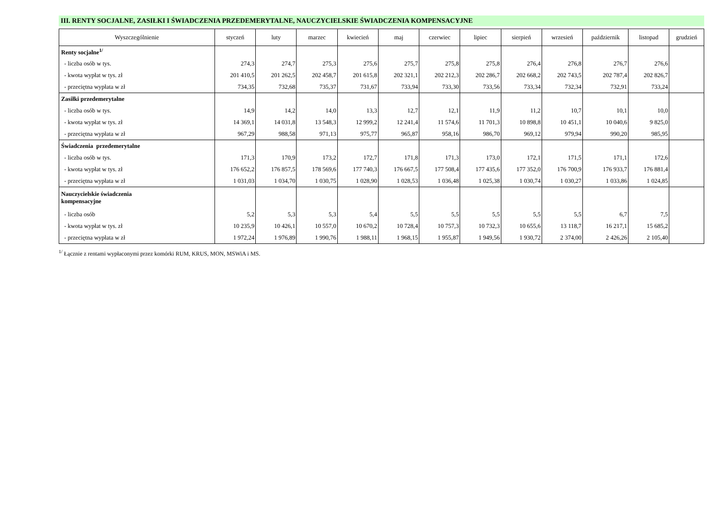III. RENTY SOCJALNE, ZASIŁKI I ŚWIADCZENIA PRZEDEMERYTALNE, NAUCZYCIELSKIE ŚWIADCZENIA KOMPENSACYJNE
| Wyszczególnienie | styczeń | luty | marzec | kwiecień | maj | czerwiec | lipiec | sierpień | wrzesień | październik | listopad | grudzień |
| --- | --- | --- | --- | --- | --- | --- | --- | --- | --- | --- | --- | --- |
| Renty socjalne<sup>1/</sup> | | | | | | | | | | | | |
| - liczba osób w tys. | 274,3 | 274,7 | 275,3 | 275,6 | 275,7 | 275,8 | 275,8 | 276,4 | 276,8 | 276,7 | 276,6 | |
| - kwota wypłat w tys. zł | 201 410,5 | 201 262,5 | 202 458,7 | 201 615,8 | 202 321,1 | 202 212,3 | 202 286,7 | 202 668,2 | 202 743,5 | 202 787,4 | 202 826,7 | |
| - przeciętna wypłata w zł | 734,35 | 732,68 | 735,37 | 731,67 | 733,94 | 733,30 | 733,56 | 733,34 | 732,34 | 732,91 | 733,24 | |
| Zasiłki przedemerytalne | | | | | | | | | | | | |
| - liczba osób w tys. | 14,9 | 14,2 | 14,0 | 13,3 | 12,7 | 12,1 | 11,9 | 11,2 | 10,7 | 10,1 | 10,0 | |
| - kwota wypłat w tys. zł | 14 369,1 | 14 031,8 | 13 548,3 | 12 999,2 | 12 241,4 | 11 574,6 | 11 701,3 | 10 898,8 | 10 451,1 | 10 040,6 | 9 825,0 | |
| - przeciętna wypłata w zł | 967,29 | 988,58 | 971,13 | 975,77 | 965,87 | 958,16 | 986,70 | 969,12 | 979,94 | 990,20 | 985,95 | |
| Świadczenia przedemerytalne | | | | | | | | | | | | |
| - liczba osób w tys. | 171,3 | 170,9 | 173,2 | 172,7 | 171,8 | 171,3 | 173,0 | 172,1 | 171,5 | 171,1 | 172,6 | |
| - kwota wypłat w tys. zł | 176 652,2 | 176 857,5 | 178 569,6 | 177 740,3 | 176 667,5 | 177 508,4 | 177 435,6 | 177 352,0 | 176 700,9 | 176 933,7 | 176 881,4 | |
| - przeciętna wypłata w zł | 1 031,03 | 1 034,70 | 1 030,75 | 1 028,90 | 1 028,53 | 1 036,48 | 1 025,38 | 1 030,74 | 1 030,27 | 1 033,86 | 1 024,85 | |
| Nauczycielskie świadczenia kompensacyjne | | | | | | | | | | | | |
| - liczba osób | 5,2 | 5,3 | 5,3 | 5,4 | 5,5 | 5,5 | 5,5 | 5,5 | 5,5 | 6,7 | 7,5 | |
| - kwota wypłat w tys. zł | 10 235,9 | 10 426,1 | 10 557,0 | 10 670,2 | 10 728,4 | 10 757,3 | 10 732,3 | 10 655,6 | 13 118,7 | 16 217,1 | 15 685,2 | |
| - przeciętna wypłata w zł | 1 972,24 | 1 976,89 | 1 990,76 | 1 988,11 | 1 968,15 | 1 955,87 | 1 949,56 | 1 930,72 | 2 374,00 | 2 426,26 | 2 105,40 | |
<sup>1/</sup> Łącznie z rentami wypłaconymi przez komórki RUM, KRUS, MON, MSWiA i MS.